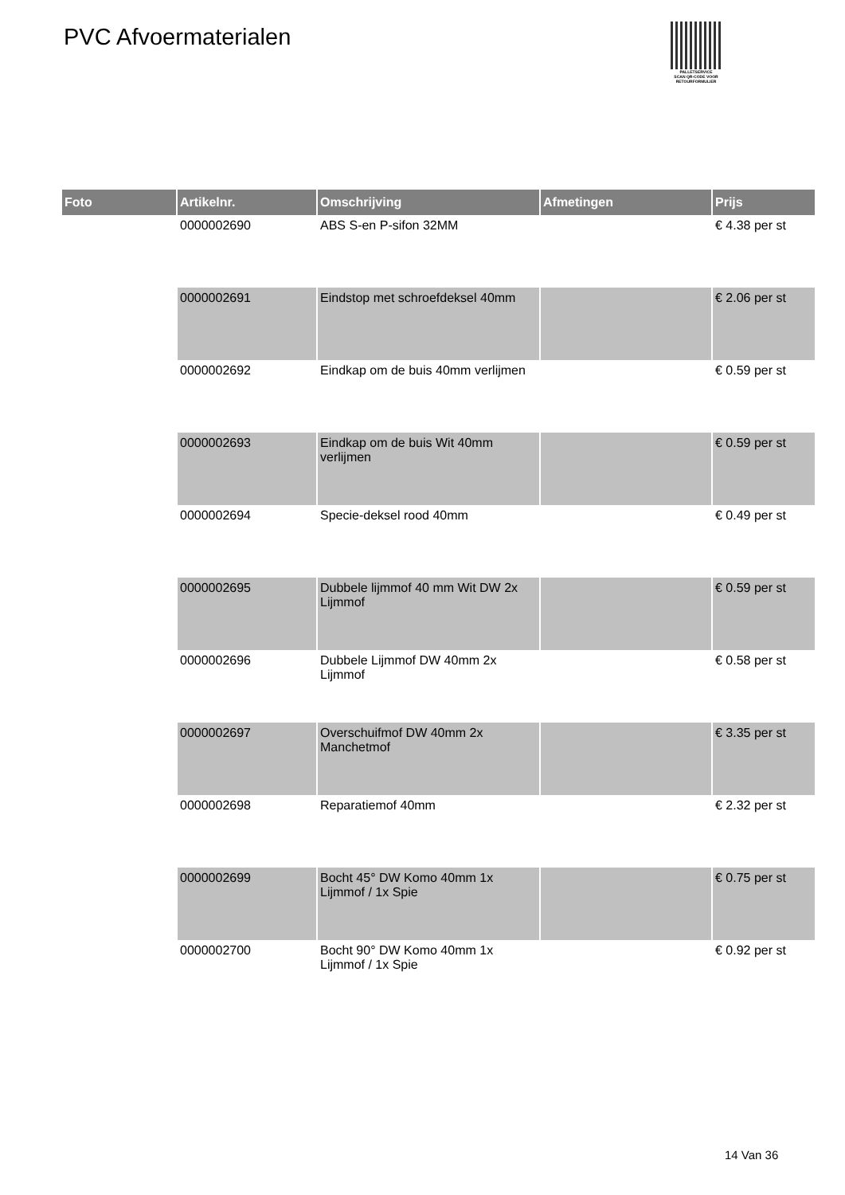PVC Afvoermaterialen
PALLETSERVICE
SCAN QR-CODE VOOR RETOURFORMULIER
| Foto | Artikelnr. | Omschrijving | Afmetingen | Prijs |
| --- | --- | --- | --- | --- |
| | 0000002690 | ABS S-en P-sifon 32MM | | € 4.38 per st |
| | 0000002691 | Eindstop met schroefdeksel 40mm | | € 2.06 per st |
| | 0000002692 | Eindkap om de buis 40mm verlijmen | | € 0.59 per st |
| | 0000002693 | Eindkap om de buis Wit 40mm verlijmen | | € 0.59 per st |
| | 0000002694 | Specie-deksel rood 40mm | | € 0.49 per st |
| | 0000002695 | Dubbele lijmmof 40 mm Wit DW 2x Lijmmof | | € 0.59 per st |
| | 0000002696 | Dubbele Lijmmof DW 40mm 2x Lijmmof | | € 0.58 per st |
| | 0000002697 | Overschuifmof DW 40mm 2x Manchetmof | | € 3.35 per st |
| | 0000002698 | Reparatiemof 40mm | | € 2.32 per st |
| | 0000002699 | Bocht 45° DW Komo 40mm 1x Lijmmof / 1x Spie | | € 0.75 per st |
| | 0000002700 | Bocht 90° DW Komo 40mm 1x Lijmmof / 1x Spie | | € 0.92 per st |
14 Van 36